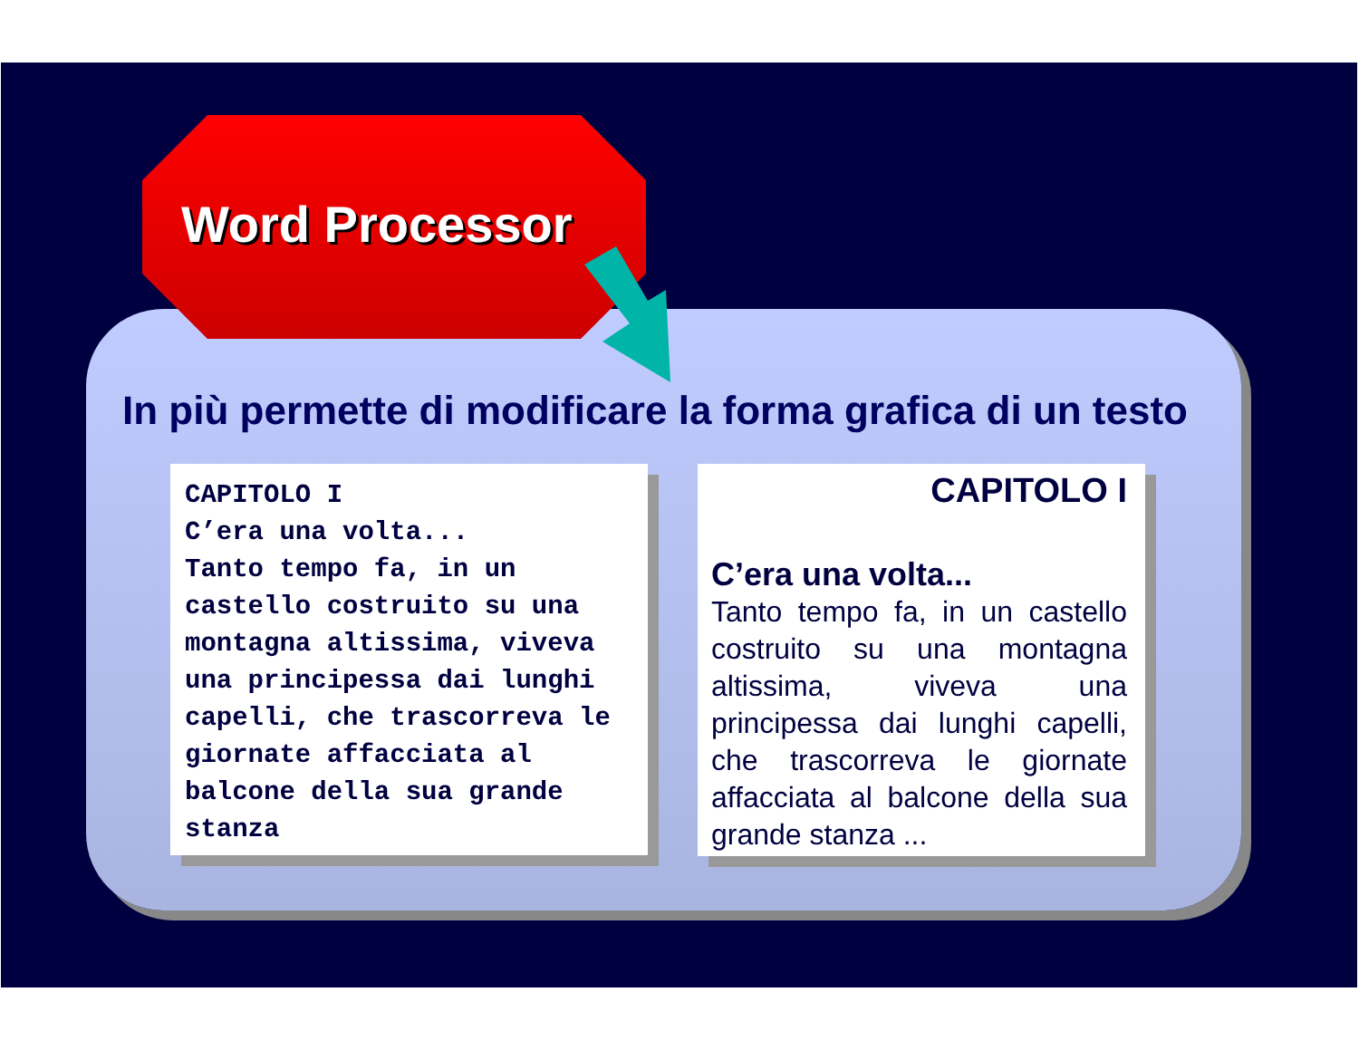Word Processor
In più permette di modificare la forma grafica di un testo
CAPITOLO I
C’era una volta...
Tanto tempo fa, in un castello costruito su una montagna altissima, viveva una principessa dai lunghi capelli, che trascorreva le giornate affacciata al balcone della sua grande stanza
CAPITOLO I
C’era una volta...
Tanto tempo fa, in un castello costruito su una montagna altissima, viveva una principessa dai lunghi capelli, che trascorreva le giornate affacciata al balcone della sua grande stanza ...